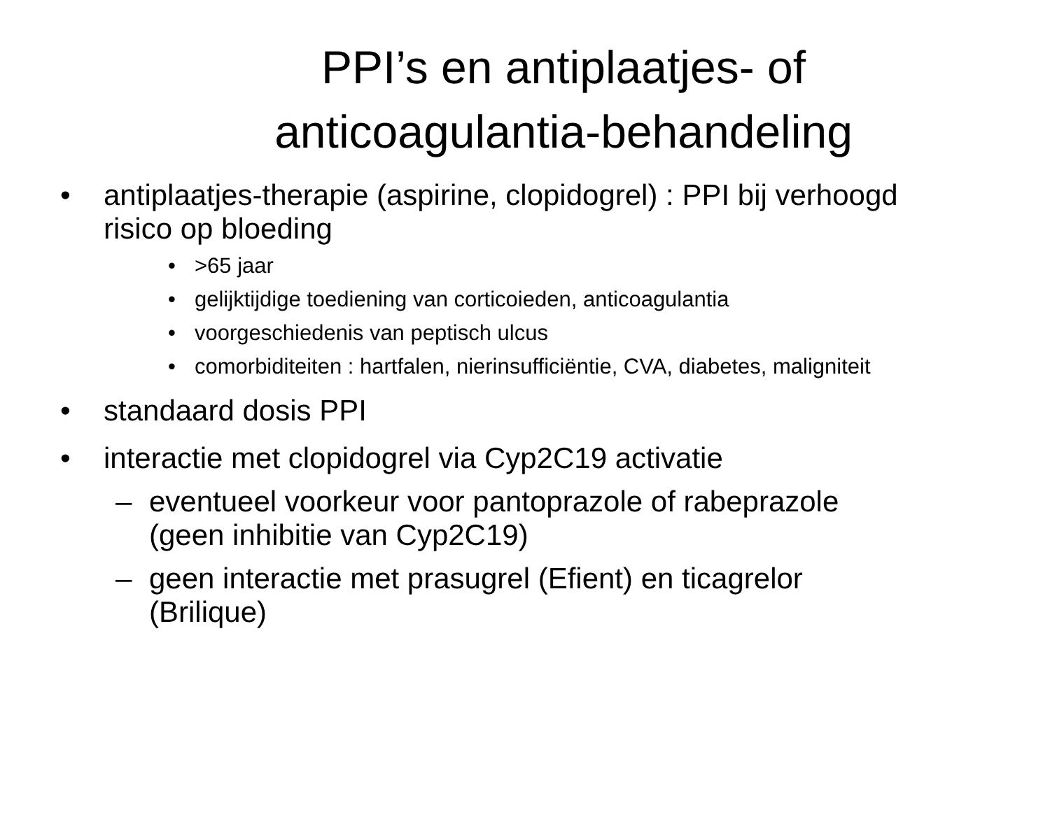PPI’s en antiplaatjes- of anticoagulantia-behandeling
• antiplaatjes-therapie (aspirine, clopidogrel) : PPI bij verhoogd risico op bloeding
• >65 jaar
• gelijktijdige toediening van corticoieden, anticoagulantia
• voorgeschiedenis van peptisch ulcus
• comorbiditeiten : hartfalen, nierinsufficiëntie, CVA, diabetes, maligniteit
• standaard dosis PPI
• interactie met clopidogrel via Cyp2C19 activatie
– eventueel voorkeur voor pantoprazole of rabeprazole (geen inhibitie van Cyp2C19)
– geen interactie met prasugrel (Efient) en ticagrelor (Brilique)